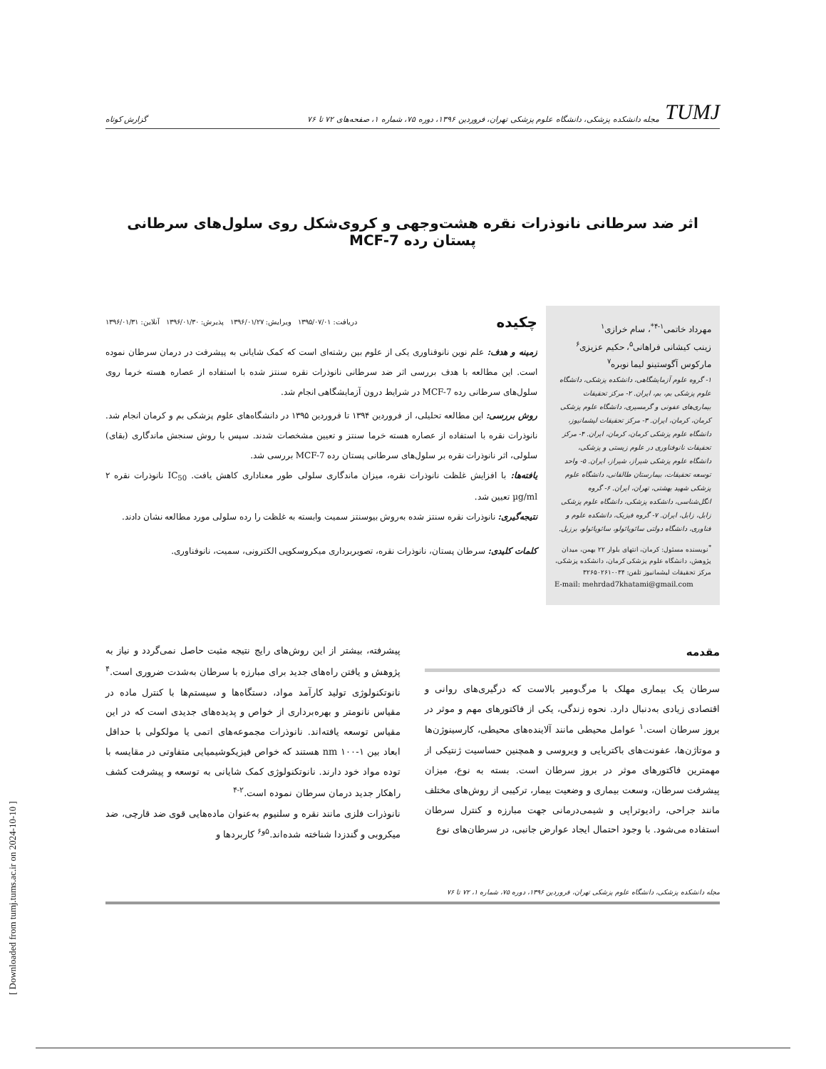TUMJ مجله دانشکده پزشکی، دانشگاه علوم پزشکی تهران، فروردین ۱۳۹۶، دوره ۷۵، شماره ۱، صفحه‌های ۷۲ تا ۷۶
گزارش کوتاه
اثر ضد سرطانی نانوذرات نقره هشت‌وجهی و کروی‌شکل روی سلول‌های سرطانی پستان رده MCF-7
مهرداد خاتمی<sup>۱-۴*</sup>، سام خرازی<sup>۱</sup>
زینب کیشانی فراهانی<sup>۵</sup>، حکیم عزیزی<sup>۶</sup>
مارکوس آگوستینو لیما نوبره<sup>۷</sup>
۱- گروه علوم آزمایشگاهی، دانشکده پزشکی، دانشگاه علوم پزشکی بم، بم، ایران. ۲- مرکز تحقیقات بیماری‌های عفونی و گرمسیری، دانشگاه علوم پزشکی کرمان، کرمان، ایران. ۳- مرکز تحقیقات لیشمانیوز، دانشگاه علوم پزشکی کرمان، کرمان، ایران. ۴- مرکز تحقیقات نانوفناوری در علوم زیستی و پزشکی، دانشگاه علوم پزشکی شیراز، شیراز، ایران. ۵- واحد توسعه تحقیقات، بیمارستان طالقانی، دانشگاه علوم پزشکی شهید بهشتی، تهران، ایران. ۶- گروه انگل‌شناسی، دانشکده پزشکی، دانشگاه علوم پزشکی زابل، زابل، ایران. ۷- گروه فیزیک، دانشکده علوم و فناوری، دانشگاه دولتی سائوپائولو، سائوپائولو، برزیل.
<sup>*</sup> نویسنده مسئول: کرمان، انتهای بلوار ۲۲ بهمن، میدان پژوهش، دانشگاه علوم پزشکی کرمان، دانشکده پزشکی، مرکز تحقیقات لیشمانیوز تلفن: ۰۳۴-۳۲۶۵۰۲۶۱
E-mail: mehrdad7khatami@gmail.com
چکیده دریافت: ۱۳۹۵/۰۷/۰۱ ویرایش: ۱۳۹۶/۰۱/۲۷ پذیرش: ۱۳۹۶/۰۱/۳۰ آنلاین: ۱۳۹۶/۰۱/۳۱
زمینه و هدف: علم نوین نانوفناوری یکی از علوم بین رشته‌ای است که کمک شایانی به پیشرفت در درمان سرطان نموده است. این مطالعه با هدف بررسی اثر ضد سرطانی نانوذرات نقره سنتز شده با استفاده از عصاره هسته خرما روی سلول‌های سرطانی رده MCF-7 در شرایط درون آزمایشگاهی انجام شد.
روش بررسی: این مطالعه تحلیلی، از فروردین ۱۳۹۴ تا فروردین ۱۳۹۵ در دانشگاه‌های علوم پزشکی بم و کرمان انجام شد. نانوذرات نقره با استفاده از عصاره هسته خرما سنتز و تعیین مشخصات شدند. سپس با روش سنجش ماندگاری (بقای) سلولی، اثر نانوذرات نقره بر سلول‌های سرطانی پستان رده MCF-7 بررسی شد.
یافته‌ها: با افزایش غلظت نانوذرات نقره، میزان ماندگاری سلولی طور معناداری کاهش یافت. IC<sub>50</sub> نانوذرات نقره ۲ µg/ml تعیین شد.
نتیجه‌گیری: نانوذرات نقره سنتز شده به‌روش بیوسنتز سمیت وابسته به غلظت را رده سلولی مورد مطالعه نشان دادند.
کلمات کلیدی: سرطان پستان، نانوذرات نقره، تصویربرداری میکروسکوپی الکترونی، سمیت، نانوفناوری.
مقدمه
سرطان یک بیماری مهلک با مرگ‌ومیر بالاست که درگیری‌های روانی و اقتصادی زیادی به‌دنبال دارد. نحوه زندگی، یکی از فاکتورهای مهم و موثر در بروز سرطان است.<sup>۱</sup> عوامل محیطی مانند آلاینده‌های محیطی، کارسینوژن‌ها و موتاژن‌ها، عفونت‌های باکتریایی و ویروسی و همچنین حساسیت ژنتیکی از مهمترین فاکتورهای موثر در بروز سرطان است. بسته به نوع، میزان پیشرفت سرطان، وسعت بیماری و وضعیت بیمار، ترکیبی از روش‌های مختلف مانند جراحی، رادیوتراپی و شیمی‌درمانی جهت مبارزه و کنترل سرطان استفاده می‌شود. با وجود احتمال ایجاد عوارض جانبی، در سرطان‌های نوع
پیشرفته، بیشتر از این روش‌های رایج نتیجه مثبت حاصل نمی‌گردد و نیاز به پژوهش و یافتن راه‌های جدید برای مبارزه با سرطان به‌شدت ضروری است.<sup>۴</sup> نانوتکنولوژی تولید کارآمد مواد، دستگاه‌ها و سیستم‌ها با کنترل ماده در مقیاس نانومتر و بهره‌برداری از خواص و پدیده‌های جدیدی است که در این مقیاس توسعه یافته‌اند. نانوذرات مجموعه‌های اتمی یا مولکولی با حداقل ابعاد بین ۱-۱۰۰ nm هستند که خواص فیزیکوشیمیایی متفاوتی در مقایسه با توده مواد خود دارند. نانوتکنولوژی کمک شایانی به توسعه و پیشرفت کشف راهکار جدید درمان سرطان نموده است.<sup>۲-۴</sup>
نانوذرات فلزی مانند نقره و سلنیوم به‌عنوان ماده‌هایی قوی ضد قارچی، ضد میکروبی و گندزدا شناخته شده‌اند.<sup>۵و۶</sup> کاربردها و
مجله دانشکده پزشکی، دانشگاه علوم پزشکی تهران، فروردین ۱۳۹۶، دوره ۷۵، شماره ۱، ۷۲ تا ۷۶
[ Downloaded from tumj.tums.ac.ir on 2024-10-10 ]